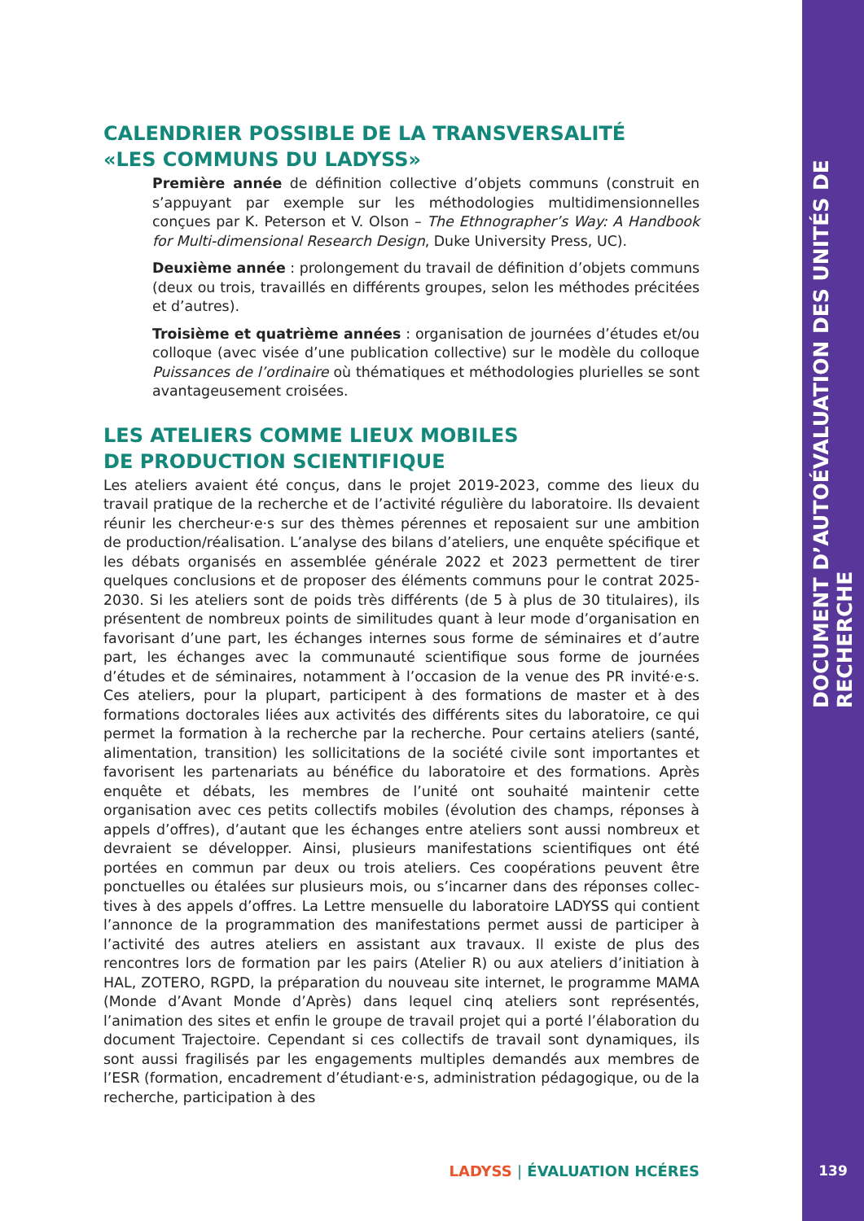DOCUMENT D’AUTOÉVALUATION DES UNITÉS DE RECHERCHE
CALENDRIER POSSIBLE DE LA TRANSVERSALITÉ
«LES COMMUNS DU LADYSS»
Première année de définition collective d’objets communs (construit en s’appuyant par exemple sur les méthodologies multidimensionnelles conçues par K. Peterson et V. Olson – The Ethnographer’s Way: A Handbook for Multi-dimensional Research Design, Duke University Press, UC).
Deuxième année : prolongement du travail de définition d’objets communs (deux ou trois, travaillés en différents groupes, selon les méthodes précitées et d’autres).
Troisième et quatrième années : organisation de journées d’études et/ou colloque (avec visée d’une publication collective) sur le modèle du colloque Puissances de l’ordinaire où thématiques et méthodologies plurielles se sont avantageusement croisées.
LES ATELIERS COMME LIEUX MOBILES
DE PRODUCTION SCIENTIFIQUE
Les ateliers avaient été conçus, dans le projet 2019-2023, comme des lieux du travail pratique de la recherche et de l’activité régulière du laboratoire. Ils devaient réunir les chercheur·e·s sur des thèmes pérennes et reposaient sur une ambition de production/réalisation. L’analyse des bilans d’ateliers, une enquête spécifique et les débats organisés en assemblée générale 2022 et 2023 permettent de tirer quelques conclusions et de proposer des éléments communs pour le contrat 2025-2030. Si les ateliers sont de poids très différents (de 5 à plus de 30 titulaires), ils présentent de nombreux points de similitudes quant à leur mode d’organisation en favorisant d’une part, les échanges internes sous forme de séminaires et d’autre part, les échanges avec la communauté scientifique sous forme de journées d’études et de séminaires, notamment à l’occasion de la venue des PR invité·e·s. Ces ateliers, pour la plupart, participent à des formations de master et à des formations doctorales liées aux activités des différents sites du laboratoire, ce qui permet la formation à la recherche par la recherche. Pour certains ateliers (santé, alimentation, transition) les sollicitations de la société civile sont importantes et favorisent les partenariats au bénéfice du laboratoire et des formations. Après enquête et débats, les membres de l’unité ont souhaité maintenir cette organisation avec ces petits collectifs mobiles (évolution des champs, réponses à appels d’offres), d’autant que les échanges entre ateliers sont aussi nombreux et devraient se développer. Ainsi, plusieurs manifestations scientifiques ont été portées en commun par deux ou trois ateliers. Ces coopérations peuvent être ponctuelles ou étalées sur plusieurs mois, ou s’incarner dans des réponses collec-tives à des appels d’offres. La Lettre mensuelle du laboratoire LADYSS qui contient l’annonce de la programmation des manifestations permet aussi de participer à l’activité des autres ateliers en assistant aux travaux. Il existe de plus des rencontres lors de formation par les pairs (Atelier R) ou aux ateliers d’initiation à HAL, ZOTERO, RGPD, la préparation du nouveau site internet, le programme MAMA (Monde d’Avant Monde d’Après) dans lequel cinq ateliers sont représentés, l’animation des sites et enfin le groupe de travail projet qui a porté l’élaboration du document Trajectoire. Cependant si ces collectifs de travail sont dynamiques, ils sont aussi fragilisés par les engagements multiples demandés aux membres de l’ESR (formation, encadrement d’étudiant·e·s, administration pédagogique, ou de la recherche, participation à des
LADYSS | ÉVALUATION HCÉRES 139